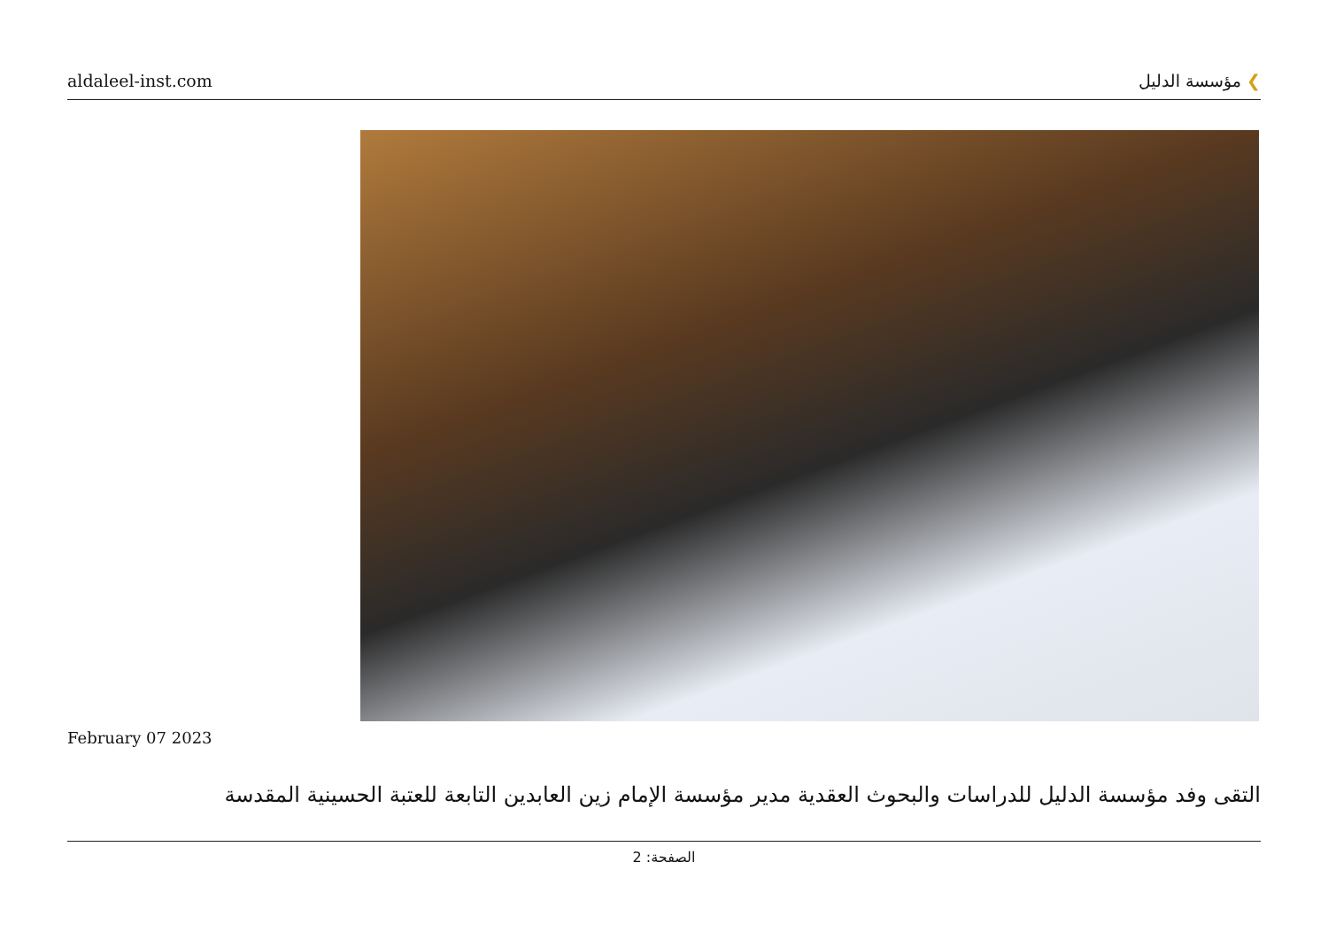aldaleel-inst.com
❯ مؤسسة الدليل
February 07 2023
التقى وفد مؤسسة الدليل للدراسات والبحوث العقدية مدير مؤسسة الإمام زين العابدين التابعة للعتبة الحسينية المقدسة
الصفحة: 2